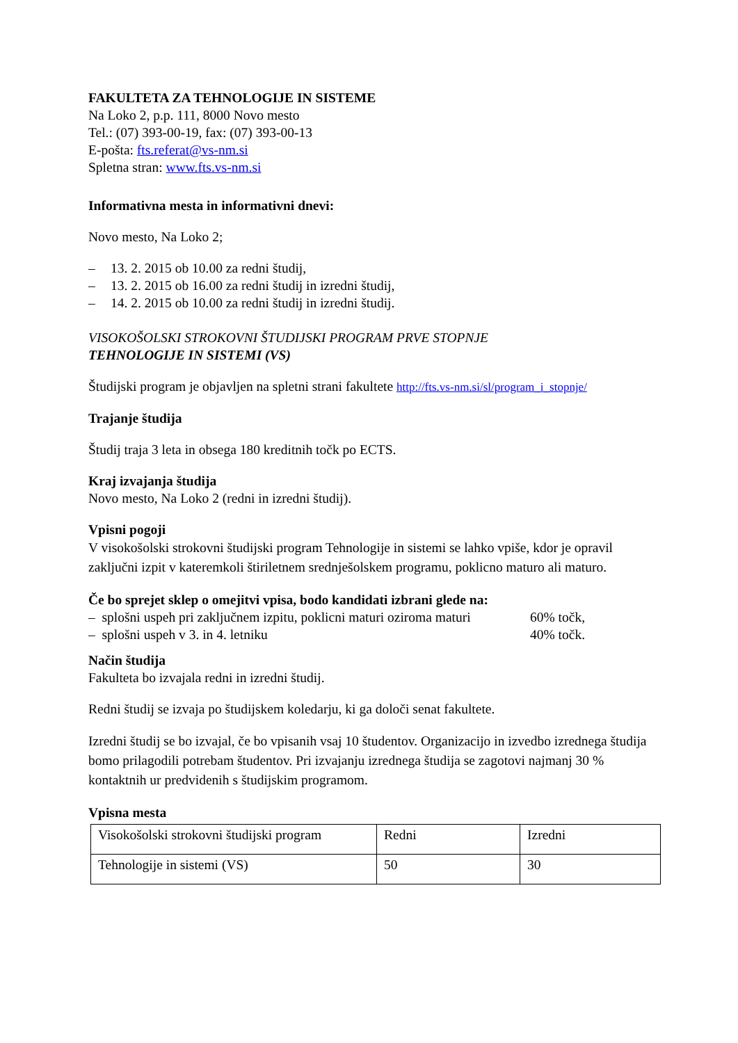FAKULTETA ZA TEHNOLOGIJE IN SISTEME
Na Loko 2, p.p. 111, 8000 Novo mesto
Tel.: (07) 393-00-19, fax: (07) 393-00-13
E-pošta: fts.referat@vs-nm.si
Spletna stran: www.fts.vs-nm.si
Informativna mesta in informativni dnevi:
Novo mesto, Na Loko 2;
– 13. 2. 2015 ob 10.00 za redni študij,
– 13. 2. 2015 ob 16.00 za redni študij in izredni študij,
– 14. 2. 2015 ob 10.00 za redni študij in izredni študij.
VISOKOŠOLSKI STROKOVNI ŠTUDIJSKI PROGRAM PRVE STOPNJE
TEHNOLOGIJE IN SISTEMI (VS)
Študijski program je objavljen na spletni strani fakultete http://fts.vs-nm.si/sl/program_i_stopnje/
Trajanje študija
Študij traja 3 leta in obsega 180 kreditnih točk po ECTS.
Kraj izvajanja študija
Novo mesto, Na Loko 2 (redni in izredni študij).
Vpisni pogoji
V visokošolski strokovni študijski program Tehnologije in sistemi se lahko vpiše, kdor je opravil zaključni izpit v kateremkoli štiriletnem srednješolskem programu, poklicno maturo ali maturo.
Če bo sprejet sklep o omejitvi vpisa, bodo kandidati izbrani glede na:
– splošni uspeh pri zaključnem izpitu, poklicni maturi oziroma maturi 60% točk,
– splošni uspeh v 3. in 4. letniku 40% točk.
Način študija
Fakulteta bo izvajala redni in izredni študij.
Redni študij se izvaja po študijskem koledarju, ki ga določi senat fakultete.
Izredni študij se bo izvajal, če bo vpisanih vsaj 10 študentov. Organizacijo in izvedbo izrednega študija bomo prilagodili potrebam študentov. Pri izvajanju izrednega študija se zagotovi najmanj 30 % kontaktnih ur predvidenih s študijskim programom.
Vpisna mesta
| Visokošolski strokovni študijski program | Redni | Izredni |
| Tehnologije in sistemi (VS) | 50 | 30 |